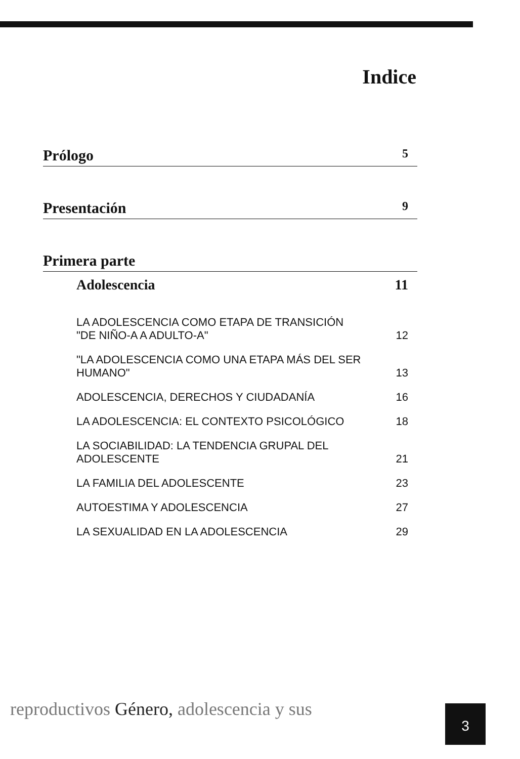Indice
Prólogo 5
Presentación 9
Primera parte
Adolescencia 11
LA ADOLESCENCIA COMO ETAPA DE TRANSICIÓN
"DE NIÑO-A A ADULTO-A" 12
"LA ADOLESCENCIA COMO UNA ETAPA MÁS DEL SER HUMANO" 13
ADOLESCENCIA, DERECHOS Y CIUDADANÍA 16
LA ADOLESCENCIA: EL CONTEXTO PSICOLÓGICO 18
LA SOCIABILIDAD: LA TENDENCIA GRUPAL DEL ADOLESCENTE 21
LA FAMILIA DEL ADOLESCENTE 23
AUTOESTIMA Y ADOLESCENCIA 27
LA SEXUALIDAD EN LA ADOLESCENCIA 29
reproductivos Género, adolescencia y sus
3